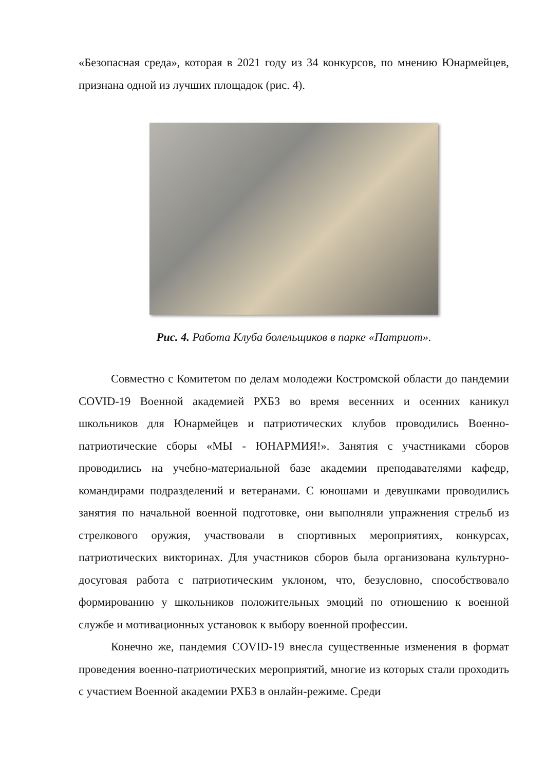«Безопасная среда», которая в 2021 году из 34 конкурсов, по мнению Юнармейцев, признана одной из лучших площадок (рис. 4).
Рис. 4. Работа Клуба болельщиков в парке «Патриот».
Совместно с Комитетом по делам молодежи Костромской области до пандемии COVID-19 Военной академией РХБЗ во время весенних и осенних каникул школьников для Юнармейцев и патриотических клубов проводились Военно-патриотические сборы «МЫ - ЮНАРМИЯ!». Занятия с участниками сборов проводились на учебно-материальной базе академии преподавателями кафедр, командирами подразделений и ветеранами. С юношами и девушками проводились занятия по начальной военной подготовке, они выполняли упражнения стрельб из стрелкового оружия, участвовали в спортивных мероприятиях, конкурсах, патриотических викторинах. Для участников сборов была организована культурно-досуговая работа с патриотическим уклоном, что, безусловно, способствовало формированию у школьников положительных эмоций по отношению к военной службе и мотивационных установок к выбору военной профессии.
Конечно же, пандемия COVID-19 внесла существенные изменения в формат проведения военно-патриотических мероприятий, многие из которых стали проходить с участием Военной академии РХБЗ в онлайн-режиме. Среди